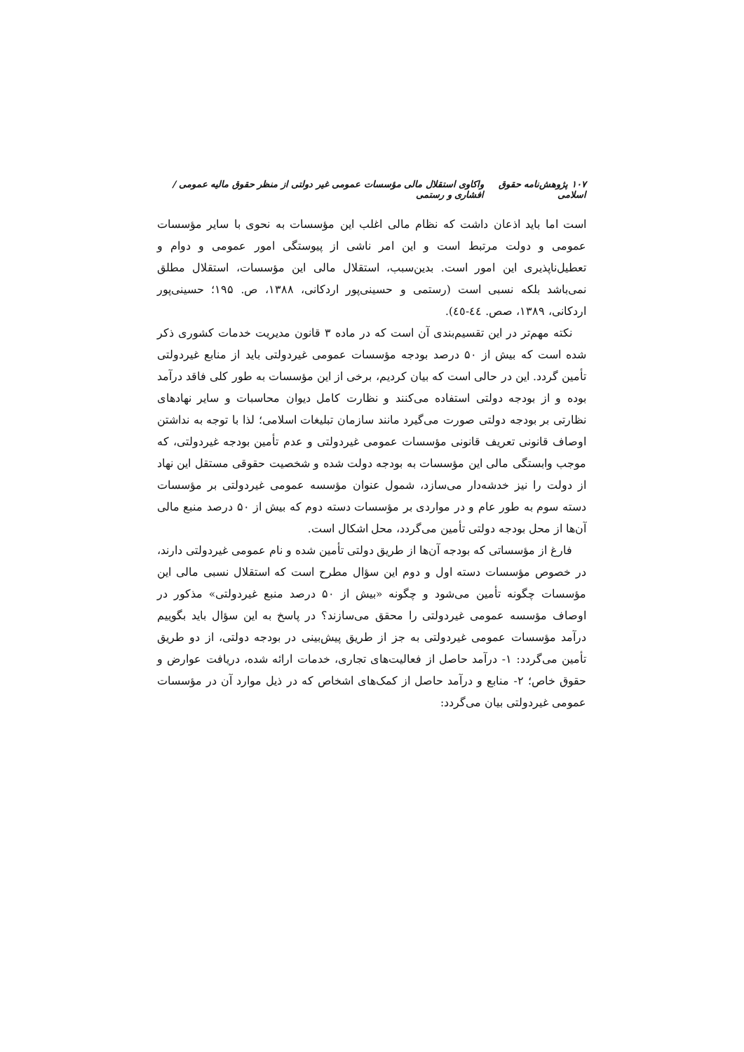۱۰۷ پژوهش‌نامه حقوق اسلامی واکاوی استقلال مالی مؤسسات عمومی غیر دولتی از منظر حقوق مالیه عمومی / افشاری و رستمی
است اما باید اذعان داشت که نظام مالی اغلب این مؤسسات به نحوی با سایر مؤسسات عمومی و دولت مرتبط است و این امر ناشی از پیوستگی امور عمومی و دوام و تعطیل‌ناپذیری این امور است. بدین‌سبب، استقلال مالی این مؤسسات، استقلال مطلق نمی‌باشد بلکه نسبی است (رستمی و حسینی‌پور اردکانی، ۱۳۸۸، ص. ۱۹۵؛ حسینی‌پور اردکانی، ۱۳۸۹، صص. ٤٤-٤٥).
نکته مهم‌تر در این تقسیم‌بندی آن است که در ماده ۳ قانون مدیریت خدمات کشوری ذکر شده است که بیش از ۵۰ درصد بودجه مؤسسات عمومی غیردولتی باید از منابع غیردولتی تأمین گردد. این در حالی است که بیان کردیم، برخی از این مؤسسات به طور کلی فاقد درآمد بوده و از بودجه دولتی استفاده می‌کنند و نظارت کامل دیوان محاسبات و سایر نهادهای نظارتی بر بودجه دولتی صورت می‌گیرد مانند سازمان تبلیغات اسلامی؛ لذا با توجه به نداشتن اوصاف قانونی تعریف قانونی مؤسسات عمومی غیردولتی و عدم تأمین بودجه غیردولتی، که موجب وابستگی مالی این مؤسسات به بودجه دولت شده و شخصیت حقوقی مستقل این نهاد از دولت را نیز خدشه‌دار می‌سازد، شمول عنوان مؤسسه عمومی غیردولتی بر مؤسسات دسته سوم به طور عام و در مواردی بر مؤسسات دسته دوم که بیش از ۵۰ درصد منبع مالی آن‌ها از محل بودجه دولتی تأمین می‌گردد، محل اشکال است.
فارغ از مؤسساتی که بودجه آن‌ها از طریق دولتی تأمین شده و نام عمومی غیردولتی دارند، در خصوص مؤسسات دسته اول و دوم این سؤال مطرح است که استقلال نسبی مالی این مؤسسات چگونه تأمین می‌شود و چگونه «بیش از ۵۰ درصد منبع غیردولتی» مذکور در اوصاف مؤسسه عمومی غیردولتی را محقق می‌سازند؟ در پاسخ به این سؤال باید بگوییم درآمد مؤسسات عمومی غیردولتی به جز از طریق پیش‌بینی در بودجه دولتی، از دو طریق تأمین می‌گردد: ۱- درآمد حاصل از فعالیت‌های تجاری، خدمات ارائه شده، دریافت عوارض و حقوق خاص؛ ۲- منابع و درآمد حاصل از کمک‌های اشخاص که در ذیل موارد آن در مؤسسات عمومی غیردولتی بیان می‌گردد: